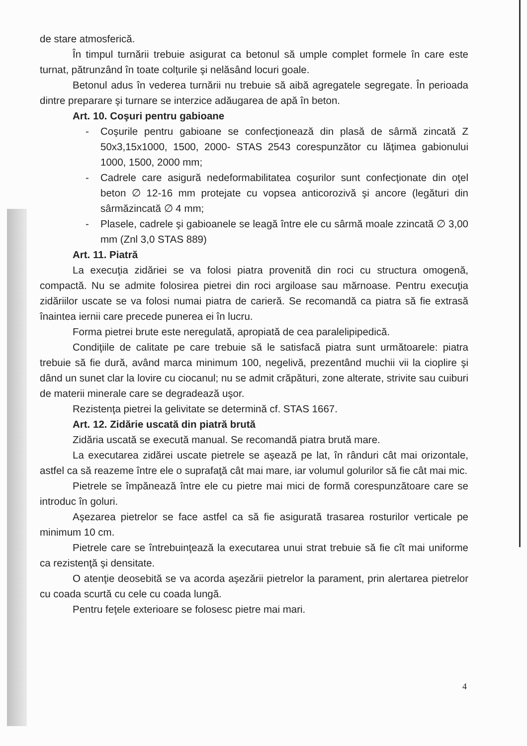de stare atmosferică.
În timpul turnării trebuie asigurat ca betonul să umple complet formele în care este turnat, pătrunzând în toate colțurile şi nelăsând locuri goale.
Betonul adus în vederea turnării nu trebuie să aibă agregatele segregate. În perioada dintre preparare şi turnare se interzice adăugarea de apă în beton.
Art. 10. Coşuri pentru gabioane
- Coşurile pentru gabioane se confecţionează din plasă de sârmă zincată Z 50x3,15x1000, 1500, 2000- STAS 2543 corespunzător cu lăţimea gabionului 1000, 1500, 2000 mm;
- Cadrele care asigură nedeformabilitatea coşurilor sunt confecţionate din oţel beton ∅ 12-16 mm protejate cu vopsea anticorozivă şi ancore (legături din sârmăzincată ∅ 4 mm;
- Plasele, cadrele şi gabioanele se leagă între ele cu sârmă moale zzincată ∅ 3,00 mm (Znl 3,0 STAS 889)
Art. 11. Piatră
La execuţia zidăriei se va folosi piatra provenită din roci cu structura omogenă, compactă. Nu se admite folosirea pietrei din roci argiloase sau mărnoase. Pentru execuţia zidăriilor uscate se va folosi numai piatra de carieră. Se recomandă ca piatra să fie extrasă înaintea iernii care precede punerea ei în lucru.
Forma pietrei brute este neregulată, apropiată de cea paralelipipedică.
Condiţiile de calitate pe care trebuie să le satisfacă piatra sunt următoarele: piatra trebuie să fie dură, având marca minimum 100, negelivă, prezentând muchii vii la cioplire şi dând un sunet clar la lovire cu ciocanul; nu se admit crăpături, zone alterate, strivite sau cuiburi de materii minerale care se degradează uşor.
Rezistenţa pietrei la gelivitate se determină cf. STAS 1667.
Art. 12. Zidărie uscată din piatră brută
Zidăria uscată se execută manual. Se recomandă piatra brută mare.
La executarea zidărei uscate pietrele se aşează pe lat, în rânduri cât mai orizontale, astfel ca să reazeme între ele o suprafaţă cât mai mare, iar volumul golurilor să fie cât mai mic.
Pietrele se împănează între ele cu pietre mai mici de formă corespunzătoare care se introduc în goluri.
Aşezarea pietrelor se face astfel ca să fie asigurată trasarea rosturilor verticale pe minimum 10 cm.
Pietrele care se întrebuinţează la executarea unui strat trebuie să fie cît mai uniforme ca rezistenţă şi densitate.
O atenţie deosebită se va acorda aşezării pietrelor la parament, prin alertarea pietrelor cu coada scurtă cu cele cu coada lungă.
Pentru feţele exterioare se folosesc pietre mai mari.
4